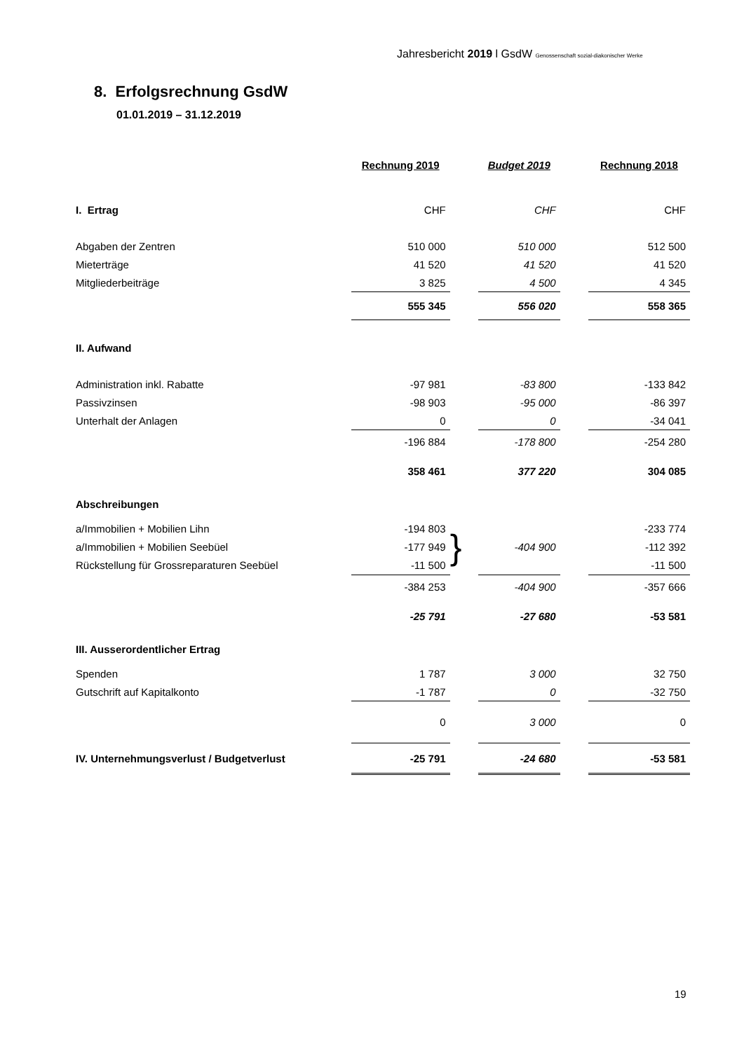Jahresbericht 2019 l GsdW Genossenschaft sozial-diakonischer Werke
8. Erfolgsrechnung GsdW
01.01.2019 – 31.12.2019
| | Rechnung 2019 | | Budget 2019 | | Rechnung 2018 |
| I. Ertrag | CHF | | CHF | | CHF |
| Abgaben der Zentren | 510 000 | | 510 000 | | 512 500 |
| Mieterträge | 41 520 | | 41 520 | | 41 520 |
| Mitgliederbeiträge | 3 825 | | 4 500 | | 4 345 |
| | 555 345 | | 556 020 | | 558 365 |
| II. Aufwand | | | | | |
| Administration inkl. Rabatte | -97 981 | | -83 800 | | -133 842 |
| Passivzinsen | -98 903 | | -95 000 | | -86 397 |
| Unterhalt der Anlagen | 0 | | 0 | | -34 041 |
| | -196 884 | | -178 800 | | -254 280 |
| | 358 461 | | 377 220 | | 304 085 |
| Abschreibungen | | | | | |
| a/Immobilien + Mobilien Lihn | -194 803 | } | | | -233 774 |
| a/Immobilien + Mobilien Seebüel | -177 949 | | -404 900 | | -112 392 |
| Rückstellung für Grossreparaturen Seebüel | -11 500 | | | | -11 500 |
| | -384 253 | | -404 900 | | -357 666 |
| | -25 791 | | -27 680 | | -53 581 |
| III. Ausserordentlicher Ertrag | | | | | |
| Spenden | 1 787 | | 3 000 | | 32 750 |
| Gutschrift auf Kapitalkonto | -1 787 | | 0 | | -32 750 |
| | 0 | | 3 000 | | 0 |
| IV. Unternehmungsverlust / Budgetverlust | -25 791 | | -24 680 | | -53 581 |
19